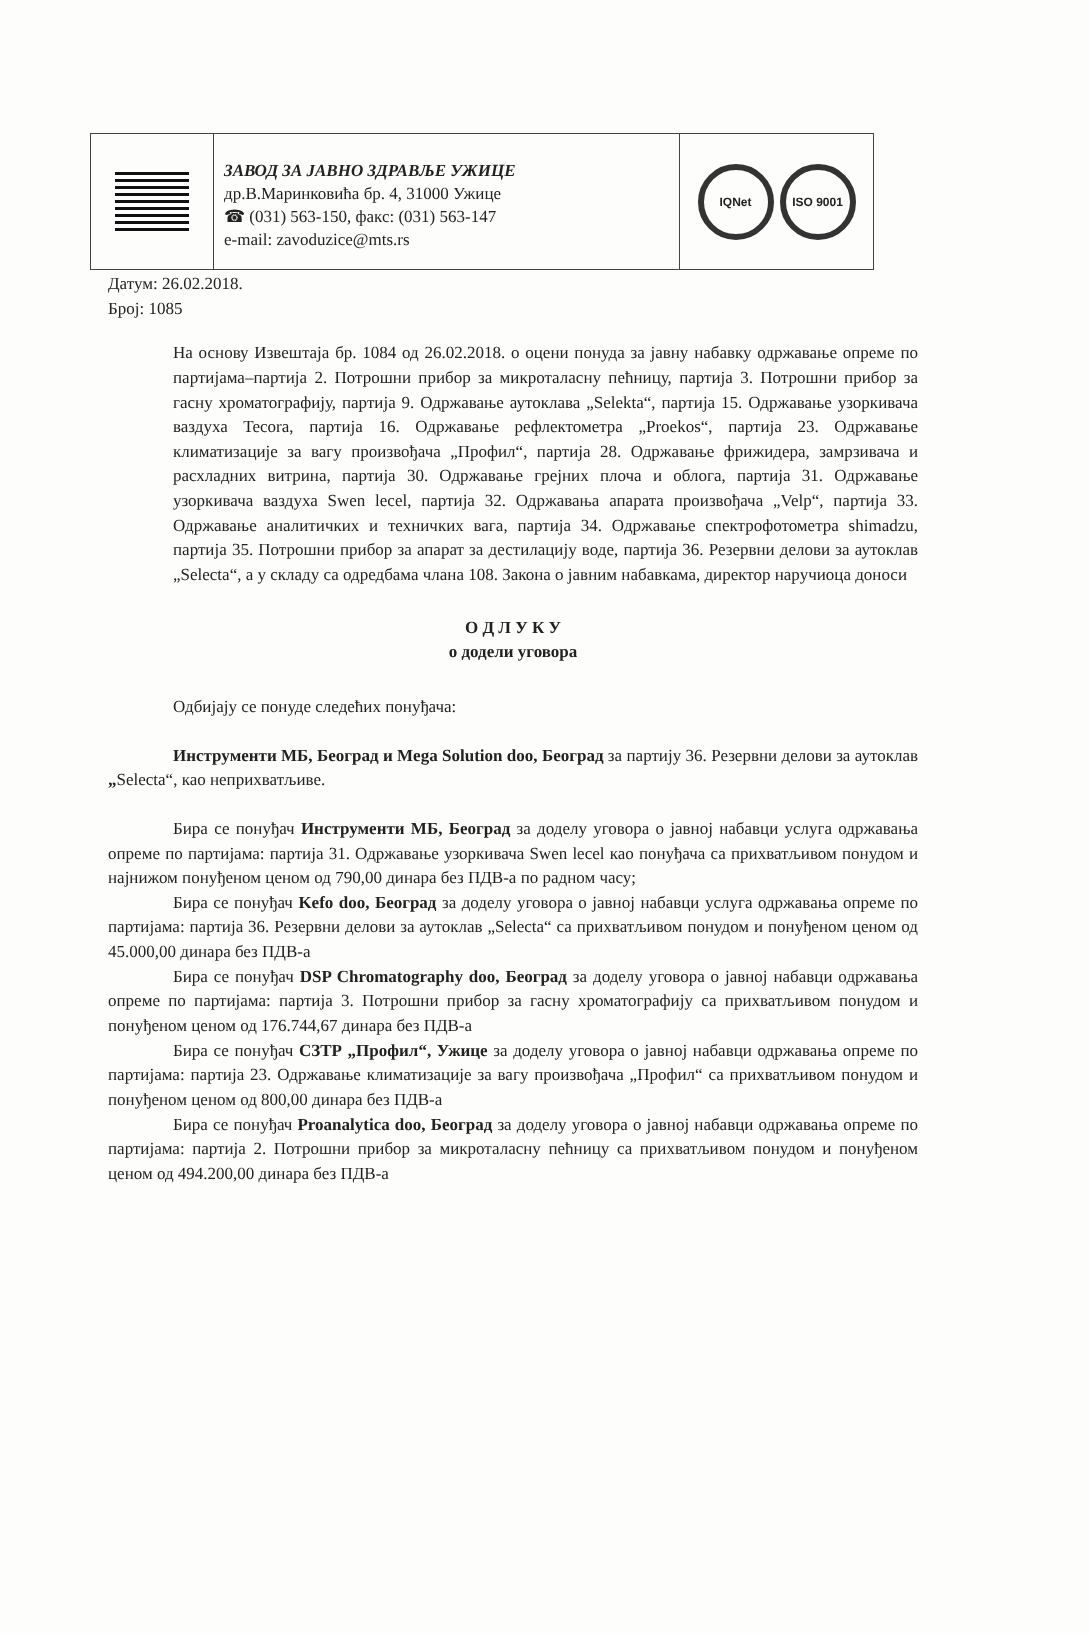ЗАВОД ЗА ЈАВНО ЗДРАВЉЕ УЖИЦЕ
др.В.Маринковића бр. 4, 31000 Ужице
☎ (031) 563-150, факс: (031) 563-147
e-mail: zavoduzice@mts.rs
IQNet ISO 9001
Датум: 26.02.2018.
Број: 1085
На основу Извештаја бр. 1084 од 26.02.2018. о оцени понуда за јавну набавку одржавање опреме по партијама–партија 2. Потрошни прибор за микроталасну пећницу, партија 3. Потрошни прибор за гасну хроматографију, партија 9. Одржавање аутоклава „Selekta“, партија 15. Одржавање узоркивача ваздуха Tecora, партија 16. Одржавање рефлектометра „Proekos“, партија 23. Одржавање климатизације за вагу произвођача „Профил“, партија 28. Одржавање фрижидера, замрзивача и расхладних витрина, партија 30. Одржавање грејних плоча и облога, партија 31. Одржавање узоркивача ваздуха Swen lecel, партија 32. Одржавања апарата произвођача „Velp“, партија 33. Одржавање аналитичких и техничких вага, партија 34. Одржавање спектрофотометра shimadzu, партија 35. Потрошни прибор за апарат за дестилацију воде, партија 36. Резервни делови за аутоклав „Selecta“, а у складу са одредбама члана 108. Закона о јавним набавкама, директор наручиоца доноси
О Д Л У К У
о додели уговора
Одбијају се понуде следећих понуђача:
Инструменти МБ, Београд и Mega Solution doo, Београд за партију 36. Резервни делови за аутоклав „Selecta“, као неприхватљиве.
Бира се понуђач Инструменти МБ, Београд за доделу уговора о јавној набавци услуга одржавања опреме по партијама: партија 31. Одржавање узоркивача Swen lecel као понуђача са прихватљивом понудом и најнижом понуђеном ценом од 790,00 динара без ПДВ-а по радном часу;
Бира се понуђач Kefo doo, Београд за доделу уговора о јавној набавци услуга одржавања опреме по партијама: партија 36. Резервни делови за аутоклав „Selecta“ са прихватљивом понудом и понуђеном ценом од 45.000,00 динара без ПДВ-а
Бира се понуђач DSP Chromatography doo, Београд за доделу уговора о јавној набавци одржавања опреме по партијама: партија 3. Потрошни прибор за гасну хроматографију са прихватљивом понудом и понуђеном ценом од 176.744,67 динара без ПДВ-а
Бира се понуђач СЗТР „Профил“, Ужице за доделу уговора о јавној набавци одржавања опреме по партијама: партија 23. Одржавање климатизације за вагу произвођача „Профил“ са прихватљивом понудом и понуђеном ценом од 800,00 динара без ПДВ-а
Бира се понуђач Proanalytica doo, Београд за доделу уговора о јавној набавци одржавања опреме по партијама: партија 2. Потрошни прибор за микроталасну пећницу са прихватљивом понудом и понуђеном ценом од 494.200,00 динара без ПДВ-а